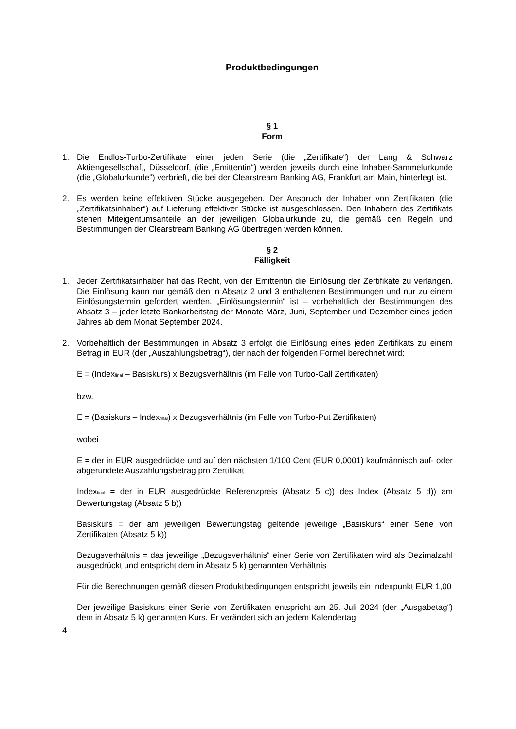Produktbedingungen
§ 1
Form
1. Die Endlos-Turbo-Zertifikate einer jeden Serie (die „Zertifikate“) der Lang & Schwarz Aktiengesellschaft, Düsseldorf, (die „Emittentin“) werden jeweils durch eine Inhaber-Sammelurkunde (die „Globalurkunde“) verbrieft, die bei der Clearstream Banking AG, Frankfurt am Main, hinterlegt ist.
2. Es werden keine effektiven Stücke ausgegeben. Der Anspruch der Inhaber von Zertifikaten (die „Zertifikatsinhaber“) auf Lieferung effektiver Stücke ist ausgeschlossen. Den Inhabern des Zertifikats stehen Miteigentumsanteile an der jeweiligen Globalurkunde zu, die gemäß den Regeln und Bestimmungen der Clearstream Banking AG übertragen werden können.
§ 2
Fälligkeit
1. Jeder Zertifikatsinhaber hat das Recht, von der Emittentin die Einlösung der Zertifikate zu verlangen. Die Einlösung kann nur gemäß den in Absatz 2 und 3 enthaltenen Bestimmungen und nur zu einem Einlösungstermin gefordert werden. „Einlösungstermin“ ist – vorbehaltlich der Bestimmungen des Absatz 3 – jeder letzte Bankarbeitstag der Monate März, Juni, September und Dezember eines jeden Jahres ab dem Monat September 2024.
2. Vorbehaltlich der Bestimmungen in Absatz 3 erfolgt die Einlösung eines jeden Zertifikats zu einem Betrag in EUR (der „Auszahlungsbetrag“), der nach der folgenden Formel berechnet wird:
E = (Index<sub>final</sub> – Basiskurs) x Bezugsverhältnis (im Falle von Turbo-Call Zertifikaten)
bzw.
E = (Basiskurs – Index<sub>final</sub>) x Bezugsverhältnis (im Falle von Turbo-Put Zertifikaten)
wobei
E = der in EUR ausgedrückte und auf den nächsten 1/100 Cent (EUR 0,0001) kaufmännisch auf- oder abgerundete Auszahlungsbetrag pro Zertifikat
Index<sub>final</sub> = der in EUR ausgedrückte Referenzpreis (Absatz 5 c)) des Index (Absatz 5 d)) am Bewertungstag (Absatz 5 b))
Basiskurs = der am jeweiligen Bewertungstag geltende jeweilige „Basiskurs“ einer Serie von Zertifikaten (Absatz 5 k))
Bezugsverhältnis = das jeweilige „Bezugsverhältnis“ einer Serie von Zertifikaten wird als Dezimalzahl ausgedrückt und entspricht dem in Absatz 5 k) genannten Verhältnis
Für die Berechnungen gemäß diesen Produktbedingungen entspricht jeweils ein Indexpunkt EUR 1,00
Der jeweilige Basiskurs einer Serie von Zertifikaten entspricht am 25. Juli 2024 (der „Ausgabetag“) dem in Absatz 5 k) genannten Kurs. Er verändert sich an jedem Kalendertag
4